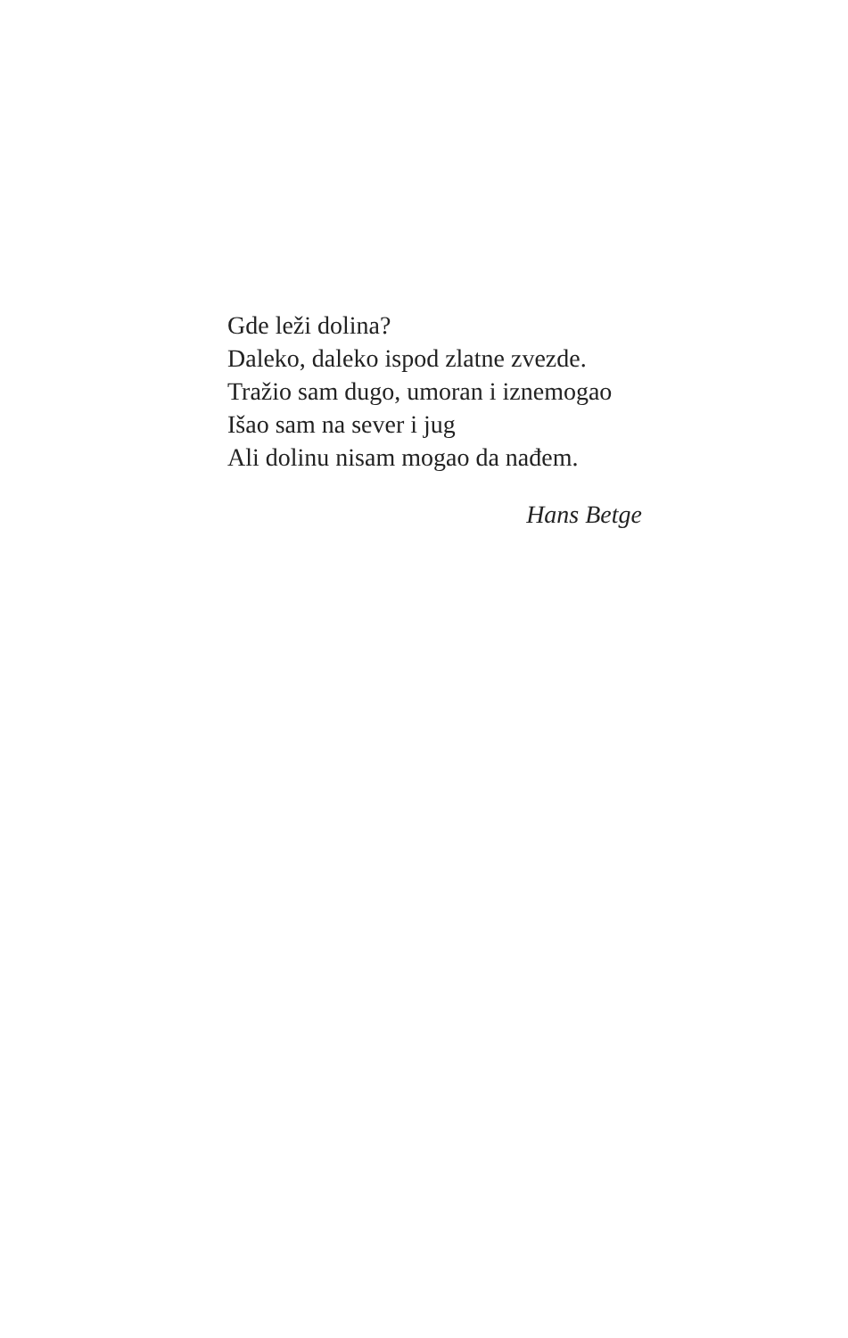Gde leži dolina?
Daleko, daleko ispod zlatne zvezde.
Tražio sam dugo, umoran i iznemogao
Išao sam na sever i jug
Ali dolinu nisam mogao da nađem.
Hans Betge